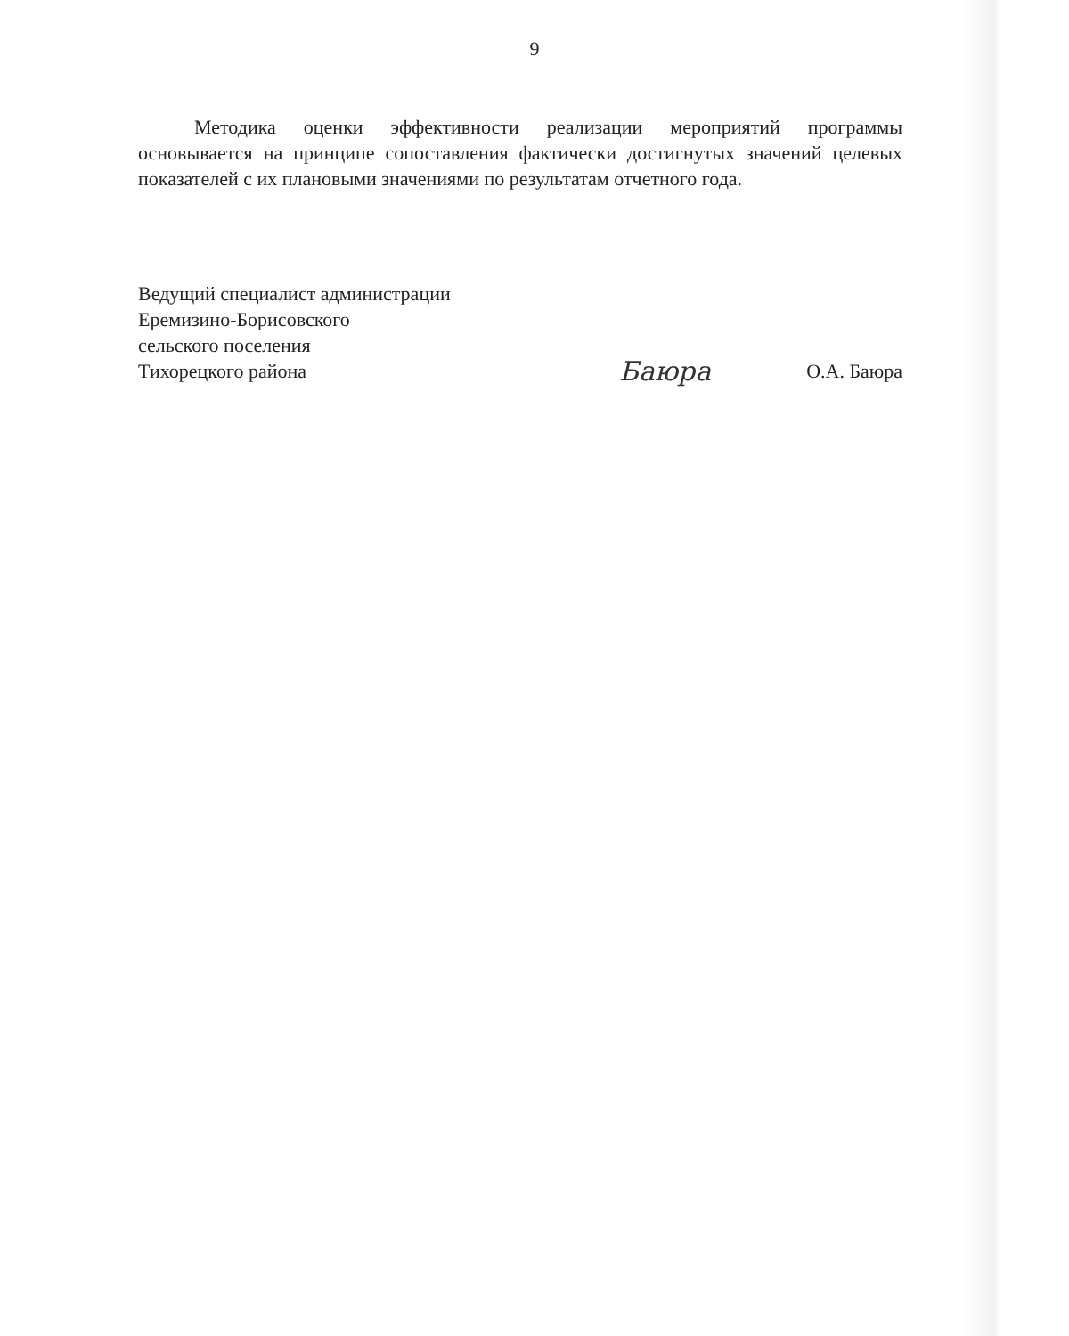9
Методика оценки эффективности реализации мероприятий программы основывается на принципе сопоставления фактически достигнутых значений целевых показателей с их плановыми значениями по результатам отчетного года.
Ведущий специалист администрации
Еремизино-Борисовского
сельского поселения
Тихорецкого района
Баюра
О.А. Баюра